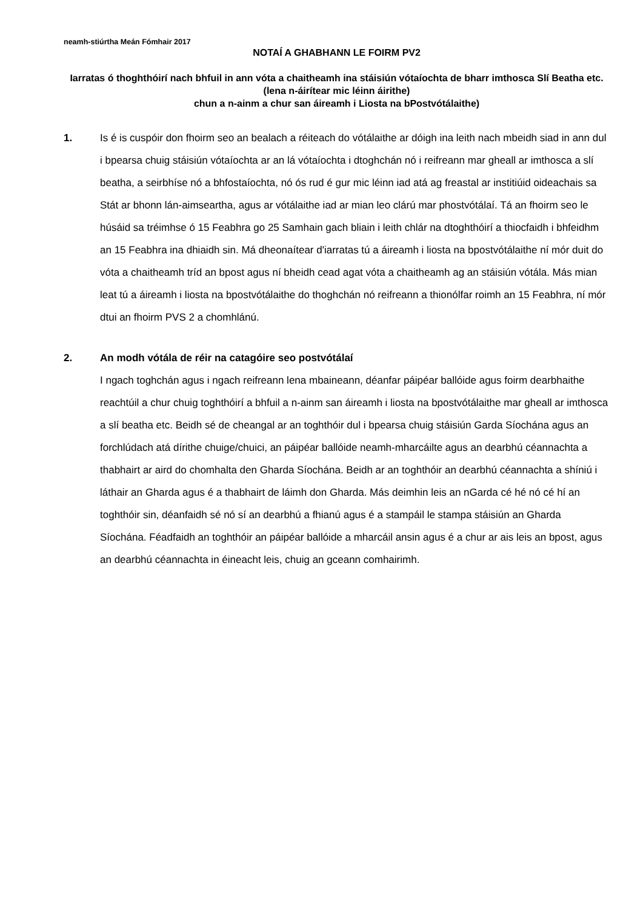neamh-stiúrtha Meán Fómhair 2017
NOTAÍ A GHABHANN LE FOIRM PV2
Iarratas ó thoghthóirí nach bhfuil in ann vóta a chaitheamh ina stáisiún vótaíochta de bharr imthosca Slí Beatha etc. (lena n-áirítear mic léinn áirithe)
chun a n-ainm a chur san áireamh i Liosta na bPostvótálaithe)
1. Is é is cuspóir don fhoirm seo an bealach a réiteach do vótálaithe ar dóigh ina leith nach mbeidh siad in ann dul i bpearsa chuig stáisiún vótaíochta ar an lá vótaíochta i dtoghchán nó i reifreann mar gheall ar imthosca a slí beatha, a seirbhíse nó a bhfostaíochta, nó ós rud é gur mic léinn iad atá ag freastal ar institiúid oideachais sa Stát ar bhonn lán-aimseartha, agus ar vótálaithe iad ar mian leo clárú mar phostvótálaí. Tá an fhoirm seo le húsáid sa tréimhse ó 15 Feabhra go 25 Samhain gach bliain i leith chlár na dtoghthóirí a thiocfaidh i bhfeidhm an 15 Feabhra ina dhiaidh sin. Má dheonaítear d'iarratas tú a áireamh i liosta na bpostvótálaithe ní mór duit do vóta a chaitheamh tríd an bpost agus ní bheidh cead agat vóta a chaitheamh ag an stáisiún vótála. Más mian leat tú a áireamh i liosta na bpostvótálaithe do thoghchán nó reifreann a thionólfar roimh an 15 Feabhra, ní mór dtui an fhoirm PVS 2 a chomhlánú.
2. An modh vótála de réir na catagóire seo postvótálaí
I ngach toghchán agus i ngach reifreann lena mbaineann, déanfar páipéar ballóide agus foirm dearbhaithe reachtúil a chur chuig toghthóirí a bhfuil a n-ainm san áireamh i liosta na bpostvótálaithe mar gheall ar imthosca a slí beatha etc. Beidh sé de cheangal ar an toghthóir dul i bpearsa chuig stáisiún Garda Síochána agus an forchlúdach atá dírithe chuige/chuici, an páipéar ballóide neamh-mharcáilte agus an dearbhú céannachta a thabhairt ar aird do chomhalta den Gharda Síochána. Beidh ar an toghthóir an dearbhú céannachta a shíniú i láthair an Gharda agus é a thabhairt de láimh don Gharda. Más deimhin leis an nGarda cé hé nó cé hí an toghthóir sin, déanfaidh sé nó sí an dearbhú a fhianú agus é a stampáil le stampa stáisiún an Gharda Síochána. Féadfaidh an toghthóir an páipéar ballóide a mharcáil ansin agus é a chur ar ais leis an bpost, agus an dearbhú céannachta in éineacht leis, chuig an gceann comhairimh.